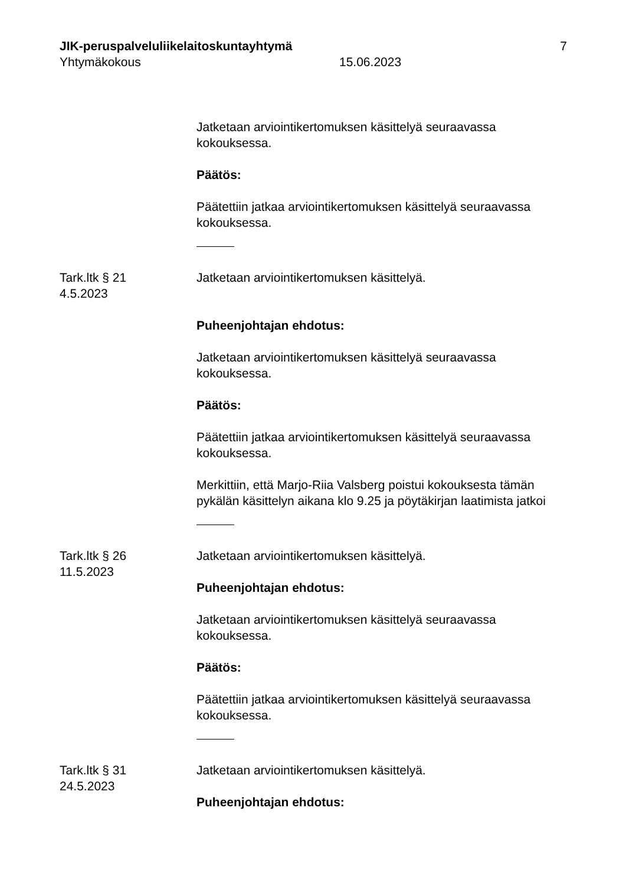JIK-peruspalveluliikelaitoskuntayhtymä 7
Yhtymäkokous 15.06.2023
Jatketaan arviointikertomuksen käsittelyä seuraavassa kokouksessa.
Päätös:
Päätettiin jatkaa arviointikertomuksen käsittelyä seuraavassa kokouksessa.
Tark.ltk § 21
4.5.2023
Jatketaan arviointikertomuksen käsittelyä.
Puheenjohtajan ehdotus:
Jatketaan arviointikertomuksen käsittelyä seuraavassa kokouksessa.
Päätös:
Päätettiin jatkaa arviointikertomuksen käsittelyä seuraavassa kokouksessa.
Merkittiin, että Marjo-Riia Valsberg poistui kokouksesta tämän pykälän käsittelyn aikana klo 9.25 ja pöytäkirjan laatimista jatkoi
Tark.ltk § 26
11.5.2023
Jatketaan arviointikertomuksen käsittelyä.
Puheenjohtajan ehdotus:
Jatketaan arviointikertomuksen käsittelyä seuraavassa kokouksessa.
Päätös:
Päätettiin jatkaa arviointikertomuksen käsittelyä seuraavassa kokouksessa.
Tark.ltk § 31
24.5.2023
Jatketaan arviointikertomuksen käsittelyä.
Puheenjohtajan ehdotus: